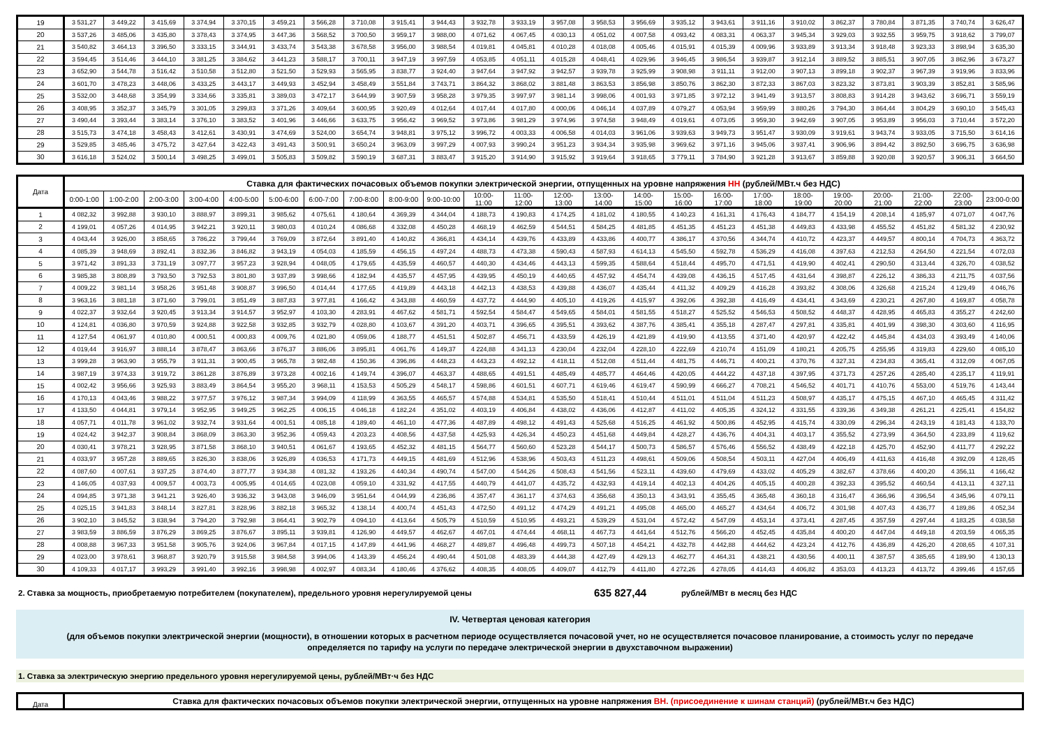| 19 | 3 531,27 | 3 449,22 | 3 415,69 | 3 374,94 | 3 370,15 | 3 459,21 | 3 566,28 | 3 710,08 | 3 915,41 | 3 944,43 | 3 932,78 | 3 933,19 | 3 957,08 | 3 958,53 | 3 956,69 | 3 935,12 | 3 943,61 | 3 911,16 | 3 910,02 | 3 862,37 | 3 780,84 | 3 871,35 | 3 740,74 | 3 626,47 |
| 20 | 3 537,26 | 3 485,06 | 3 435,80 | 3 378,43 | 3 374,95 | 3 447,36 | 3 568,52 | 3 700,50 | 3 959,17 | 3 988,00 | 4 071,62 | 4 067,45 | 4 030,13 | 4 051,02 | 4 007,58 | 4 093,42 | 4 083,31 | 4 063,37 | 3 945,34 | 3 929,03 | 3 932,55 | 3 959,75 | 3 918,62 | 3 799,07 |
| 21 | 3 540,82 | 3 464,13 | 3 396,50 | 3 333,15 | 3 344,91 | 3 433,74 | 3 543,38 | 3 678,58 | 3 956,00 | 3 988,54 | 4 019,81 | 4 045,81 | 4 010,28 | 4 018,08 | 4 005,46 | 4 015,91 | 4 015,39 | 4 009,96 | 3 933,89 | 3 913,34 | 3 918,48 | 3 923,33 | 3 898,94 | 3 635,30 |
| 22 | 3 594,45 | 3 514,46 | 3 444,10 | 3 381,25 | 3 384,62 | 3 441,23 | 3 588,17 | 3 700,11 | 3 947,19 | 3 997,59 | 4 053,85 | 4 051,11 | 4 015,28 | 4 048,41 | 4 029,96 | 3 946,45 | 3 986,54 | 3 939,87 | 3 912,14 | 3 889,52 | 3 885,51 | 3 907,05 | 3 862,96 | 3 673,27 |
| 23 | 3 652,90 | 3 544,78 | 3 516,42 | 3 510,58 | 3 512,80 | 3 521,50 | 3 529,93 | 3 565,95 | 3 838,77 | 3 924,40 | 3 947,64 | 3 947,92 | 3 942,57 | 3 939,78 | 3 925,99 | 3 908,98 | 3 911,11 | 3 912,00 | 3 907,13 | 3 899,18 | 3 902,37 | 3 967,39 | 3 919,96 | 3 833,96 |
| 24 | 3 601,70 | 3 478,23 | 3 448,06 | 3 433,25 | 3 443,17 | 3 449,93 | 3 452,94 | 3 458,49 | 3 551,84 | 3 743,71 | 3 864,32 | 3 868,02 | 3 881,48 | 3 863,53 | 3 856,98 | 3 850,76 | 3 862,30 | 3 872,33 | 3 867,03 | 3 823,32 | 3 873,81 | 3 903,39 | 3 852,81 | 3 585,96 |
| 25 | 3 532,00 | 3 448,68 | 3 354,99 | 3 334,66 | 3 335,81 | 3 389,03 | 3 472,17 | 3 644,99 | 3 907,59 | 3 958,28 | 3 979,35 | 3 997,97 | 3 981,14 | 3 998,06 | 4 001,93 | 3 971,85 | 3 972,12 | 3 941,49 | 3 913,57 | 3 808,83 | 3 914,28 | 3 943,62 | 3 696,71 | 3 559,19 |
| 26 | 3 408,95 | 3 352,37 | 3 345,79 | 3 301,05 | 3 299,83 | 3 371,26 | 3 409,64 | 3 600,95 | 3 920,49 | 4 012,64 | 4 017,44 | 4 017,80 | 4 000,06 | 4 046,14 | 4 037,89 | 4 079,27 | 4 053,94 | 3 959,99 | 3 880,26 | 3 794,30 | 3 864,44 | 3 804,29 | 3 690,10 | 3 545,43 |
| 27 | 3 490,44 | 3 393,44 | 3 383,14 | 3 376,10 | 3 383,52 | 3 401,96 | 3 446,66 | 3 633,75 | 3 956,42 | 3 969,52 | 3 973,86 | 3 981,29 | 3 974,96 | 3 974,58 | 3 948,49 | 4 019,61 | 4 073,05 | 3 959,30 | 3 942,69 | 3 907,05 | 3 953,89 | 3 956,03 | 3 710,44 | 3 572,20 |
| 28 | 3 515,73 | 3 474,18 | 3 458,43 | 3 412,61 | 3 430,91 | 3 474,69 | 3 524,00 | 3 654,74 | 3 948,81 | 3 975,12 | 3 996,72 | 4 003,33 | 4 006,58 | 4 014,03 | 3 961,06 | 3 939,63 | 3 949,73 | 3 951,47 | 3 930,09 | 3 919,61 | 3 943,74 | 3 933,05 | 3 715,50 | 3 614,16 |
| 29 | 3 529,85 | 3 485,46 | 3 475,72 | 3 427,64 | 3 422,43 | 3 491,43 | 3 500,91 | 3 650,24 | 3 963,09 | 3 997,29 | 4 007,93 | 3 990,24 | 3 951,23 | 3 934,34 | 3 935,98 | 3 969,62 | 3 971,16 | 3 945,06 | 3 937,41 | 3 906,96 | 3 894,42 | 3 892,50 | 3 696,75 | 3 636,98 |
| 30 | 3 616,18 | 3 524,02 | 3 500,14 | 3 498,25 | 3 499,01 | 3 505,83 | 3 509,82 | 3 590,19 | 3 687,31 | 3 883,47 | 3 915,20 | 3 914,90 | 3 915,92 | 3 919,64 | 3 918,65 | 3 779,11 | 3 784,90 | 3 921,28 | 3 913,67 | 3 859,88 | 3 920,08 | 3 920,57 | 3 906,31 | 3 664,50 |
| Дата | Ставка для фактических почасовых объемов покупки электрической энергии, отпущенных на уровне напряжения НН (рублей/МВт.ч без НДС) | | | | | | | | | | | | | | | | | | | | | | | |
| --- | --- | --- | --- | --- | --- | --- | --- | --- | --- | --- | --- | --- | --- | --- | --- | --- | --- | --- | --- | --- | --- | --- | --- | --- |
| | 0:00-1:00 | 1:00-2:00 | 2:00-3:00 | 3:00-4:00 | 4:00-5:00 | 5:00-6:00 | 6:00-7:00 | 7:00-8:00 | 8:00-9:00 | 9:00-10:00 | 10:00- 11:00 | 11:00- 12:00 | 12:00- 13:00 | 13:00- 14:00 | 14:00- 15:00 | 15:00- 16:00 | 16:00- 17:00 | 17:00- 18:00 | 18:00- 19:00 | 19:00- 20:00 | 20:00- 21:00 | 21:00- 22:00 | 22:00- 23:00 | 23:00-0:00 |
| 1 | 4 082,32 | 3 992,88 | 3 930,10 | 3 888,97 | 3 899,31 | 3 985,62 | 4 075,61 | 4 180,64 | 4 369,39 | 4 344,04 | 4 188,73 | 4 190,83 | 4 174,25 | 4 181,02 | 4 180,55 | 4 140,23 | 4 161,31 | 4 176,43 | 4 184,77 | 4 154,19 | 4 208,14 | 4 185,97 | 4 071,07 | 4 047,76 |
| 2 | 4 199,01 | 4 057,26 | 4 014,95 | 3 942,21 | 3 920,11 | 3 980,03 | 4 010,24 | 4 086,68 | 4 332,08 | 4 450,28 | 4 468,19 | 4 462,59 | 4 544,51 | 4 584,25 | 4 481,85 | 4 451,35 | 4 451,23 | 4 451,38 | 4 449,83 | 4 433,98 | 4 455,52 | 4 451,82 | 4 581,32 | 4 230,92 |
| 3 | 4 043,44 | 3 926,00 | 3 858,65 | 3 786,22 | 3 799,44 | 3 769,09 | 3 872,64 | 3 891,40 | 4 140,82 | 4 366,81 | 4 434,14 | 4 439,76 | 4 433,89 | 4 433,86 | 4 400,77 | 4 386,17 | 4 370,56 | 4 344,74 | 4 410,72 | 4 423,37 | 4 449,57 | 4 800,14 | 4 704,73 | 4 363,72 |
| 4 | 4 085,39 | 3 948,69 | 3 892,41 | 3 832,36 | 3 846,82 | 3 943,19 | 4 054,03 | 4 185,59 | 4 456,15 | 4 497,24 | 4 488,73 | 4 473,38 | 4 590,43 | 4 587,93 | 4 614,13 | 4 545,50 | 4 592,78 | 4 536,29 | 4 416,08 | 4 397,63 | 4 212,53 | 4 264,50 | 4 221,54 | 4 072,03 |
| 5 | 3 971,42 | 3 891,33 | 3 731,19 | 3 097,77 | 3 957,23 | 3 928,94 | 4 048,05 | 4 179,65 | 4 435,59 | 4 460,57 | 4 440,30 | 4 434,46 | 4 443,13 | 4 599,35 | 4 588,64 | 4 518,44 | 4 495,70 | 4 471,51 | 4 419,90 | 4 402,41 | 4 290,50 | 4 313,44 | 4 326,70 | 4 038,52 |
| 6 | 3 985,38 | 3 808,89 | 3 793,50 | 3 792,53 | 3 801,80 | 3 937,89 | 3 998,66 | 4 182,94 | 4 435,57 | 4 457,95 | 4 439,95 | 4 450,19 | 4 440,65 | 4 457,92 | 4 454,74 | 4 439,08 | 4 436,15 | 4 517,45 | 4 431,64 | 4 398,87 | 4 226,12 | 4 386,33 | 4 211,75 | 4 037,56 |
| 7 | 4 009,22 | 3 981,14 | 3 958,26 | 3 951,48 | 3 908,87 | 3 996,50 | 4 014,44 | 4 177,65 | 4 419,89 | 4 443,18 | 4 442,13 | 4 438,53 | 4 439,88 | 4 436,07 | 4 435,44 | 4 411,32 | 4 409,29 | 4 416,28 | 4 393,82 | 4 308,06 | 4 326,68 | 4 215,24 | 4 129,49 | 4 046,76 |
| 8 | 3 963,16 | 3 881,18 | 3 871,60 | 3 799,01 | 3 851,49 | 3 887,83 | 3 977,81 | 4 166,42 | 4 343,88 | 4 460,59 | 4 437,72 | 4 444,90 | 4 405,10 | 4 419,26 | 4 415,97 | 4 392,06 | 4 392,38 | 4 416,49 | 4 434,41 | 4 343,69 | 4 230,21 | 4 267,80 | 4 169,87 | 4 058,78 |
| 9 | 4 022,37 | 3 932,64 | 3 920,45 | 3 913,34 | 3 914,57 | 3 952,97 | 4 103,30 | 4 283,91 | 4 467,62 | 4 581,71 | 4 592,54 | 4 584,47 | 4 549,65 | 4 584,01 | 4 581,55 | 4 518,27 | 4 525,52 | 4 546,53 | 4 508,52 | 4 448,37 | 4 428,95 | 4 465,83 | 4 355,27 | 4 242,60 |
| 10 | 4 124,81 | 4 036,80 | 3 970,59 | 3 924,88 | 3 922,58 | 3 932,85 | 3 932,79 | 4 028,80 | 4 103,67 | 4 391,20 | 4 403,71 | 4 396,65 | 4 395,51 | 4 393,62 | 4 387,76 | 4 385,41 | 4 355,18 | 4 287,47 | 4 297,81 | 4 335,81 | 4 401,99 | 4 398,30 | 4 303,60 | 4 116,95 |
| 11 | 4 127,54 | 4 061,97 | 4 010,80 | 4 000,51 | 4 000,83 | 4 009,76 | 4 021,80 | 4 059,06 | 4 188,77 | 4 451,51 | 4 502,87 | 4 456,71 | 4 433,59 | 4 426,19 | 4 421,89 | 4 419,90 | 4 413,55 | 4 371,40 | 4 420,97 | 4 422,42 | 4 445,84 | 4 434,03 | 4 393,49 | 4 140,06 |
| 12 | 4 019,44 | 3 916,97 | 3 888,14 | 3 878,47 | 3 863,66 | 3 876,37 | 3 886,06 | 3 895,81 | 4 061,76 | 4 149,37 | 4 224,88 | 4 341,13 | 4 230,04 | 4 232,04 | 4 228,10 | 4 222,69 | 4 210,74 | 4 151,09 | 4 180,21 | 4 205,75 | 4 255,95 | 4 319,83 | 4 229,60 | 4 085,10 |
| 13 | 3 999,28 | 3 963,90 | 3 955,79 | 3 911,31 | 3 900,45 | 3 965,78 | 3 982,48 | 4 150,36 | 4 396,86 | 4 448,23 | 4 443,23 | 4 492,12 | 4 418,11 | 4 512,08 | 4 511,44 | 4 481,75 | 4 446,71 | 4 400,21 | 4 370,76 | 4 327,31 | 4 234,83 | 4 365,41 | 4 312,09 | 4 067,05 |
| 14 | 3 987,19 | 3 974,33 | 3 919,72 | 3 861,28 | 3 876,89 | 3 973,28 | 4 002,16 | 4 149,74 | 4 396,07 | 4 463,37 | 4 488,65 | 4 491,51 | 4 485,49 | 4 485,77 | 4 464,46 | 4 420,05 | 4 444,22 | 4 437,18 | 4 397,95 | 4 371,73 | 4 257,26 | 4 285,40 | 4 235,17 | 4 119,91 |
| 15 | 4 002,42 | 3 956,66 | 3 925,93 | 3 883,49 | 3 864,54 | 3 955,20 | 3 968,11 | 4 153,53 | 4 505,29 | 4 548,17 | 4 598,86 | 4 601,51 | 4 607,71 | 4 619,46 | 4 619,47 | 4 590,99 | 4 666,27 | 4 708,21 | 4 546,52 | 4 401,71 | 4 410,76 | 4 553,00 | 4 519,76 | 4 143,44 |
| 16 | 4 170,13 | 4 043,46 | 3 988,22 | 3 977,57 | 3 976,12 | 3 987,34 | 3 994,09 | 4 118,99 | 4 363,55 | 4 465,57 | 4 574,88 | 4 534,81 | 4 535,50 | 4 518,41 | 4 510,44 | 4 511,01 | 4 511,04 | 4 511,23 | 4 508,97 | 4 435,17 | 4 475,15 | 4 467,10 | 4 465,45 | 4 311,42 |
| 17 | 4 133,50 | 4 044,81 | 3 979,14 | 3 952,95 | 3 949,25 | 3 962,25 | 4 006,15 | 4 046,18 | 4 182,24 | 4 351,02 | 4 403,19 | 4 406,84 | 4 438,02 | 4 436,06 | 4 412,87 | 4 411,02 | 4 405,35 | 4 324,12 | 4 331,55 | 4 339,36 | 4 349,38 | 4 261,21 | 4 225,41 | 4 154,82 |
| 18 | 4 057,71 | 4 011,78 | 3 961,02 | 3 932,74 | 3 931,64 | 4 001,51 | 4 085,18 | 4 189,40 | 4 461,10 | 4 477,36 | 4 487,89 | 4 498,12 | 4 491,43 | 4 525,68 | 4 516,25 | 4 461,92 | 4 500,86 | 4 452,95 | 4 415,74 | 4 330,09 | 4 296,34 | 4 243,19 | 4 181,43 | 4 133,70 |
| 19 | 4 024,42 | 3 942,37 | 3 908,84 | 3 868,09 | 3 863,30 | 3 952,36 | 4 059,43 | 4 203,23 | 4 408,56 | 4 437,58 | 4 425,93 | 4 426,34 | 4 450,23 | 4 451,68 | 4 449,84 | 4 428,27 | 4 436,76 | 4 404,31 | 4 403,17 | 4 355,52 | 4 273,99 | 4 364,50 | 4 233,89 | 4 119,62 |
| 20 | 4 030,41 | 3 978,21 | 3 928,95 | 3 871,58 | 3 868,10 | 3 940,51 | 4 061,67 | 4 193,65 | 4 452,32 | 4 481,15 | 4 564,77 | 4 560,60 | 4 523,28 | 4 544,17 | 4 500,73 | 4 586,57 | 4 576,46 | 4 556,52 | 4 438,49 | 4 422,18 | 4 425,70 | 4 452,90 | 4 411,77 | 4 292,22 |
| 21 | 4 033,97 | 3 957,28 | 3 889,65 | 3 826,30 | 3 838,06 | 3 926,89 | 4 036,53 | 4 171,73 | 4 449,15 | 4 481,69 | 4 512,96 | 4 538,96 | 4 503,43 | 4 511,23 | 4 498,61 | 4 509,06 | 4 508,54 | 4 503,11 | 4 427,04 | 4 406,49 | 4 411,63 | 4 416,48 | 4 392,09 | 4 128,45 |
| 22 | 4 087,60 | 4 007,61 | 3 937,25 | 3 874,40 | 3 877,77 | 3 934,38 | 4 081,32 | 4 193,26 | 4 440,34 | 4 490,74 | 4 547,00 | 4 544,26 | 4 508,43 | 4 541,56 | 4 523,11 | 4 439,60 | 4 479,69 | 4 433,02 | 4 405,29 | 4 382,67 | 4 378,66 | 4 400,20 | 4 356,11 | 4 166,42 |
| 23 | 4 146,05 | 4 037,93 | 4 009,57 | 4 003,73 | 4 005,95 | 4 014,65 | 4 023,08 | 4 059,10 | 4 331,92 | 4 417,55 | 4 440,79 | 4 441,07 | 4 435,72 | 4 432,93 | 4 419,14 | 4 402,13 | 4 404,26 | 4 405,15 | 4 400,28 | 4 392,33 | 4 395,52 | 4 460,54 | 4 413,11 | 4 327,11 |
| 24 | 4 094,85 | 3 971,38 | 3 941,21 | 3 926,40 | 3 936,32 | 3 943,08 | 3 946,09 | 3 951,64 | 4 044,99 | 4 236,86 | 4 357,47 | 4 361,17 | 4 374,63 | 4 356,68 | 4 350,13 | 4 343,91 | 4 355,45 | 4 365,48 | 4 360,18 | 4 316,47 | 4 366,96 | 4 396,54 | 4 345,96 | 4 079,11 |
| 25 | 4 025,15 | 3 941,83 | 3 848,14 | 3 827,81 | 3 828,96 | 3 882,18 | 3 965,32 | 4 138,14 | 4 400,74 | 4 451,43 | 4 472,50 | 4 491,12 | 4 474,29 | 4 491,21 | 4 495,08 | 4 465,00 | 4 465,27 | 4 434,64 | 4 406,72 | 4 301,98 | 4 407,43 | 4 436,77 | 4 189,86 | 4 052,34 |
| 26 | 3 902,10 | 3 845,52 | 3 838,94 | 3 794,20 | 3 792,98 | 3 864,41 | 3 902,79 | 4 094,10 | 4 413,64 | 4 505,79 | 4 510,59 | 4 510,95 | 4 493,21 | 4 539,29 | 4 531,04 | 4 572,42 | 4 547,09 | 4 453,14 | 4 373,41 | 4 287,45 | 4 357,59 | 4 297,44 | 4 183,25 | 4 038,58 |
| 27 | 3 983,59 | 3 886,59 | 3 876,29 | 3 869,25 | 3 876,67 | 3 895,11 | 3 939,81 | 4 126,90 | 4 449,57 | 4 462,67 | 4 467,01 | 4 474,44 | 4 468,11 | 4 467,73 | 4 441,64 | 4 512,76 | 4 566,20 | 4 452,45 | 4 435,84 | 4 400,20 | 4 447,04 | 4 449,18 | 4 203,59 | 4 065,35 |
| 28 | 4 008,88 | 3 967,33 | 3 951,58 | 3 905,76 | 3 924,06 | 3 967,84 | 4 017,15 | 4 147,89 | 4 441,96 | 4 468,27 | 4 489,87 | 4 496,48 | 4 499,73 | 4 507,18 | 4 454,21 | 4 432,78 | 4 442,88 | 4 444,62 | 4 423,24 | 4 412,76 | 4 436,89 | 4 426,20 | 4 208,65 | 4 107,31 |
| 29 | 4 023,00 | 3 978,61 | 3 968,87 | 3 920,79 | 3 915,58 | 3 984,58 | 3 994,06 | 4 143,39 | 4 456,24 | 4 490,44 | 4 501,08 | 4 483,39 | 4 444,38 | 4 427,49 | 4 429,13 | 4 462,77 | 4 464,31 | 4 438,21 | 4 430,56 | 4 400,11 | 4 387,57 | 4 385,65 | 4 189,90 | 4 130,13 |
| 30 | 4 109,33 | 4 017,17 | 3 993,29 | 3 991,40 | 3 992,16 | 3 998,98 | 4 002,97 | 4 083,34 | 4 180,46 | 4 376,62 | 4 408,35 | 4 408,05 | 4 409,07 | 4 412,79 | 4 411,80 | 4 272,26 | 4 278,05 | 4 414,43 | 4 406,82 | 4 353,03 | 4 413,23 | 4 413,72 | 4 399,46 | 4 157,65 |
2. Ставка за мощность, приобретаемую потребителем (покупателем), предельного уровня нерегулируемой цены 635 827,44 рублей/МВт в месяц без НДС
IV. Четвертая ценовая категория
(для объемов покупки электрической энергии (мощности), в отношении которых в расчетном периоде осуществляется почасовой учет, но не осуществляется почасовое планирование, а стоимость услуг по передаче определяется по тарифу на услуги по передаче электрической энергии в двухставочном выражении)
1. Ставка за электрическую энергию предельного уровня нерегулируемой цены, рублей/МВт·ч без НДС
| Дата | Ставка для фактических почасовых объемов покупки электрической энергии, отпущенных на уровне напряжения ВН. (присоединение к шинам станций) (рублей/МВт.ч без НДС) |
| --- | --- |